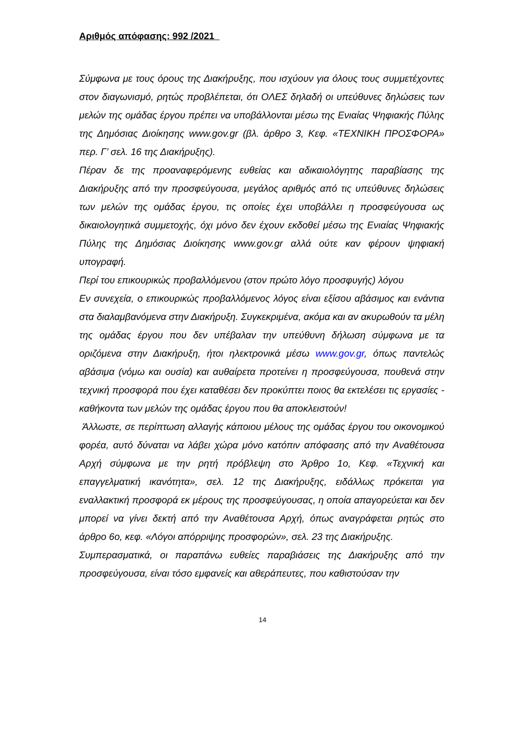Αριθμός απόφασης: 992 /2021
Σύμφωνα με τους όρους της Διακήρυξης, που ισχύουν για όλους τους συμμετέχοντες στον διαγωνισμό, ρητώς προβλέπεται, ότι ΟΛΕΣ δηλαδή οι υπεύθυνες δηλώσεις των μελών της ομάδας έργου πρέπει να υποβάλλονται μέσω της Ενιαίας Ψηφιακής Πύλης της Δημόσιας Διοίκησης www.gov.gr (βλ. άρθρο 3, Κεφ. «ΤΕΧΝΙΚΗ ΠΡΟΣΦΟΡΑ» περ. Γ’ σελ. 16 της Διακήρυξης).
Πέραν δε της προαναφερόμενης ευθείας και αδικαιολόγητης παραβίασης της Διακήρυξης από την προσφεύγουσα, μεγάλος αριθμός από τις υπεύθυνες δηλώσεις των μελών της ομάδας έργου, τις οποίες έχει υποβάλλει η προσφεύγουσα ως δικαιολογητικά συμμετοχής, όχι μόνο δεν έχουν εκδοθεί μέσω της Ενιαίας Ψηφιακής Πύλης της Δημόσιας Διοίκησης www.gov.gr αλλά ούτε καν φέρουν ψηφιακή υπογραφή.
Περί του επικουρικώς προβαλλόμενου (στον πρώτο λόγο προσφυγής) λόγου
Εν συνεχεία, ο επικουρικώς προβαλλόμενος λόγος είναι εξίσου αβάσιμος και ενάντια στα διαλαμβανόμενα στην Διακήρυξη. Συγκεκριμένα, ακόμα και αν ακυρωθούν τα μέλη της ομάδας έργου που δεν υπέβαλαν την υπεύθυνη δήλωση σύμφωνα με τα οριζόμενα στην Διακήρυξη, ήτοι ηλεκτρονικά μέσω www.gov.gr, όπως παντελώς αβάσιμα (νόμω και ουσία) και αυθαίρετα προτείνει η προσφεύγουσα, πουθενά στην τεχνική προσφορά που έχει καταθέσει δεν προκύπτει ποιος θα εκτελέσει τις εργασίες - καθήκοντα των μελών της ομάδας έργου που θα αποκλειστούν!
Άλλωστε, σε περίπτωση αλλαγής κάποιου μέλους της ομάδας έργου του οικονομικού φορέα, αυτό δύναται να λάβει χώρα μόνο κατόπιν απόφασης από την Αναθέτουσα Αρχή σύμφωνα με την ρητή πρόβλεψη στο Άρθρο 1ο, Κεφ. «Τεχνική και επαγγελματική ικανότητα», σελ. 12 της Διακήρυξης, ειδάλλως πρόκειται για εναλλακτική προσφορά εκ μέρους της προσφεύγουσας, η οποία απαγορεύεται και δεν μπορεί να γίνει δεκτή από την Αναθέτουσα Αρχή, όπως αναγράφεται ρητώς στο άρθρο 6ο, κεφ. «Λόγοι απόρριψης προσφορών», σελ. 23 της Διακήρυξης.
Συμπερασματικά, οι παραπάνω ευθείες παραβιάσεις της Διακήρυξης από την προσφεύγουσα, είναι τόσο εμφανείς και αθεράπευτες, που καθιστούσαν την
14